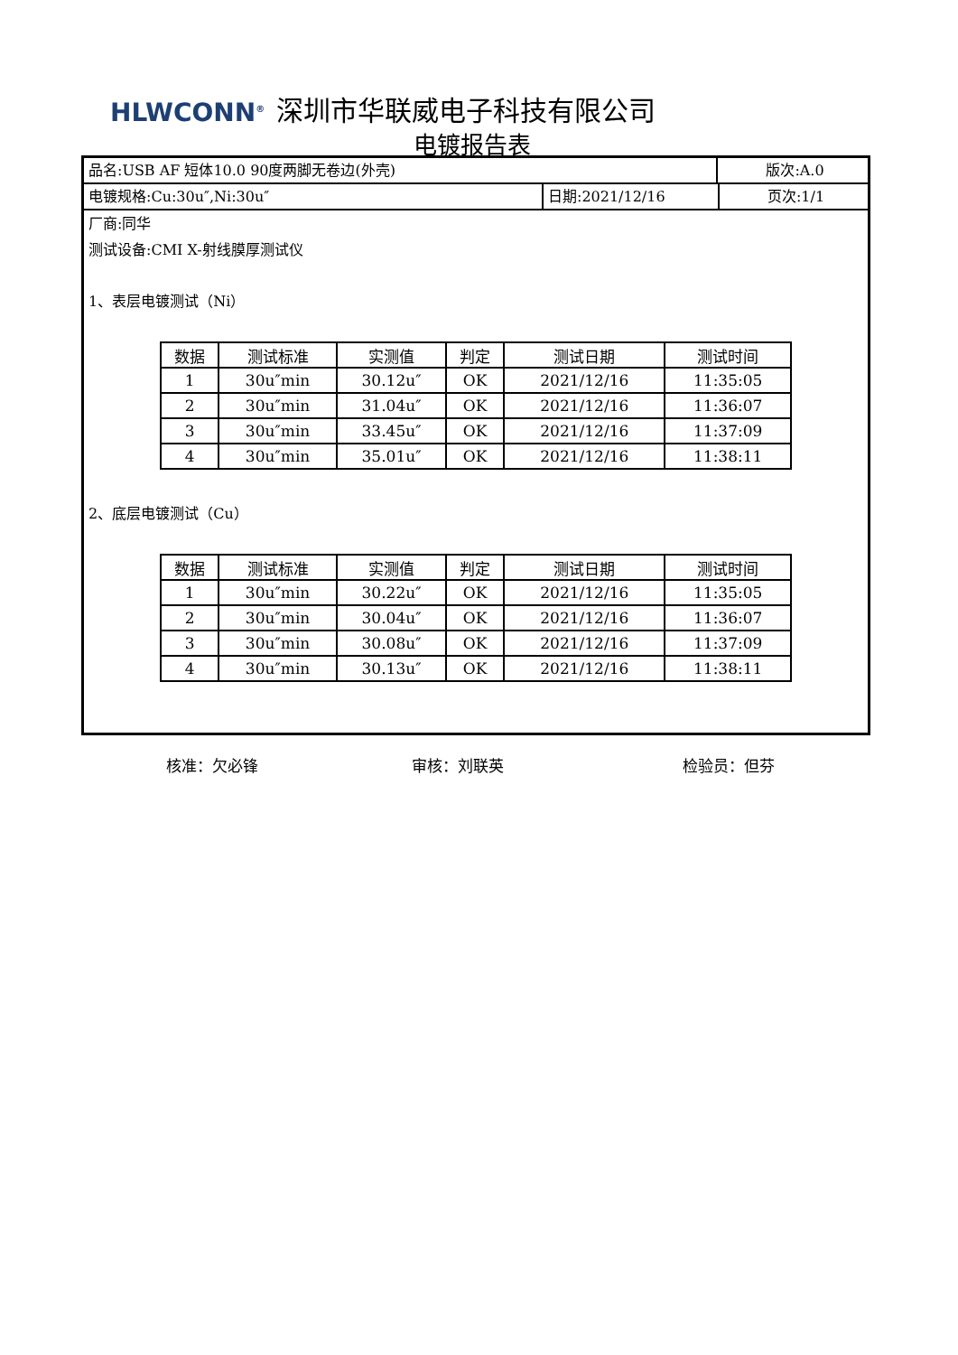HLWCONN<sup>®</sup> 深圳市华联威电子科技有限公司
电镀报告表
品名:USB AF 短体10.0 90度两脚无卷边(外壳) 版次:A.0
电镀规格:Cu:30u″,Ni:30u″ 日期:2021/12/16 页次:1/1
厂商:同华
测试设备:CMI X-射线膜厚测试仪
1、表层电镀测试（Ni）
| 数据 | 测试标准 | 实测值 | 判定 | 测试日期 | 测试时间 |
| --- | --- | --- | --- | --- | --- |
| 1 | 30u″min | 30.12u″ | OK | 2021/12/16 | 11:35:05 |
| 2 | 30u″min | 31.04u″ | OK | 2021/12/16 | 11:36:07 |
| 3 | 30u″min | 33.45u″ | OK | 2021/12/16 | 11:37:09 |
| 4 | 30u″min | 35.01u″ | OK | 2021/12/16 | 11:38:11 |
2、底层电镀测试（Cu）
| 数据 | 测试标准 | 实测值 | 判定 | 测试日期 | 测试时间 |
| --- | --- | --- | --- | --- | --- |
| 1 | 30u″min | 30.22u″ | OK | 2021/12/16 | 11:35:05 |
| 2 | 30u″min | 30.04u″ | OK | 2021/12/16 | 11:36:07 |
| 3 | 30u″min | 30.08u″ | OK | 2021/12/16 | 11:37:09 |
| 4 | 30u″min | 30.13u″ | OK | 2021/12/16 | 11:38:11 |
核准：欠必锋 审核：刘联英 检验员：但芬